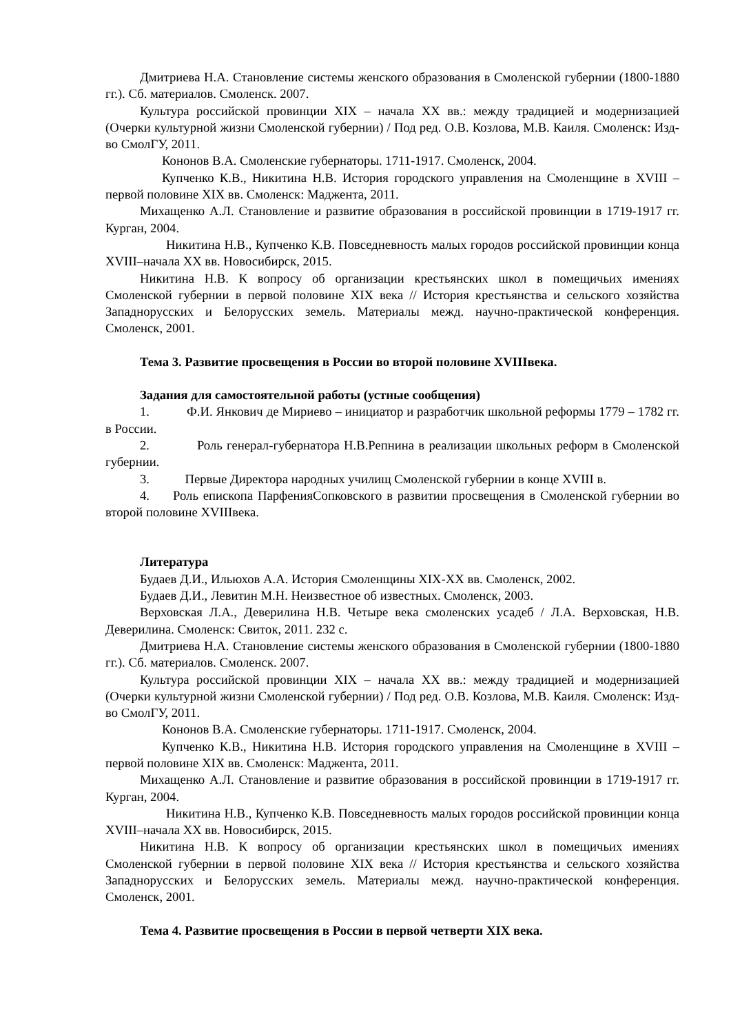Дмитриева Н.А. Становление системы женского образования в Смоленской губернии (1800-1880 гг.). Сб. материалов. Смоленск. 2007.
Культура российской провинции XIX – начала XX вв.: между традицией и модернизацией (Очерки культурной жизни Смоленской губернии) / Под ред. О.В. Козлова, М.В. Каиля. Смоленск: Изд-во СмолГУ, 2011.
Кононов В.А. Смоленские губернаторы. 1711-1917. Смоленск, 2004.
Купченко К.В., Никитина Н.В. История городского управления на Смоленщине в XVIII – первой половине XIX вв. Смоленск: Маджента, 2011.
Михащенко А.Л. Становление и развитие образования в российской провинции в 1719-1917 гг. Курган, 2004.
Никитина Н.В., Купченко К.В. Повседневность малых городов российской провинции конца XVIII–начала XX вв. Новосибирск, 2015.
Никитина Н.В. К вопросу об организации крестьянских школ в помещичьих имениях Смоленской губернии в первой половине XIX века // История крестьянства и сельского хозяйства Западнорусских и Белорусских земель. Материалы межд. научно-практической конференция. Смоленск, 2001.
Тема 3. Развитие просвещения в России во второй половине XVIIIвека.
Задания для самостоятельной работы (устные сообщения)
1. Ф.И. Янкович де Мириево – инициатор и разработчик школьной реформы 1779 – 1782 гг. в России.
2. Роль генерал-губернатора Н.В.Репнина в реализации школьных реформ в Смоленской губернии.
3. Первые Директора народных училищ Смоленской губернии в конце XVIII в.
4. Роль епископа ПарфенияСопковского в развитии просвещения в Смоленской губернии во второй половине XVIIIвека.
Литература
Будаев Д.И., Ильюхов А.А. История Смоленщины XIX-XX вв. Смоленск, 2002.
Будаев Д.И., Левитин М.Н. Неизвестное об известных. Смоленск, 2003.
Верховская Л.А., Деверилина Н.В. Четыре века смоленских усадеб / Л.А. Верховская, Н.В. Деверилина. Смоленск: Свиток, 2011. 232 с.
Дмитриева Н.А. Становление системы женского образования в Смоленской губернии (1800-1880 гг.). Сб. материалов. Смоленск. 2007.
Культура российской провинции XIX – начала XX вв.: между традицией и модернизацией (Очерки культурной жизни Смоленской губернии) / Под ред. О.В. Козлова, М.В. Каиля. Смоленск: Изд-во СмолГУ, 2011.
Кононов В.А. Смоленские губернаторы. 1711-1917. Смоленск, 2004.
Купченко К.В., Никитина Н.В. История городского управления на Смоленщине в XVIII – первой половине XIX вв. Смоленск: Маджента, 2011.
Михащенко А.Л. Становление и развитие образования в российской провинции в 1719-1917 гг. Курган, 2004.
Никитина Н.В., Купченко К.В. Повседневность малых городов российской провинции конца XVIII–начала XX вв. Новосибирск, 2015.
Никитина Н.В. К вопросу об организации крестьянских школ в помещичьих имениях Смоленской губернии в первой половине XIX века // История крестьянства и сельского хозяйства Западнорусских и Белорусских земель. Материалы межд. научно-практической конференция. Смоленск, 2001.
Тема 4. Развитие просвещения в России в первой четверти XIX века.